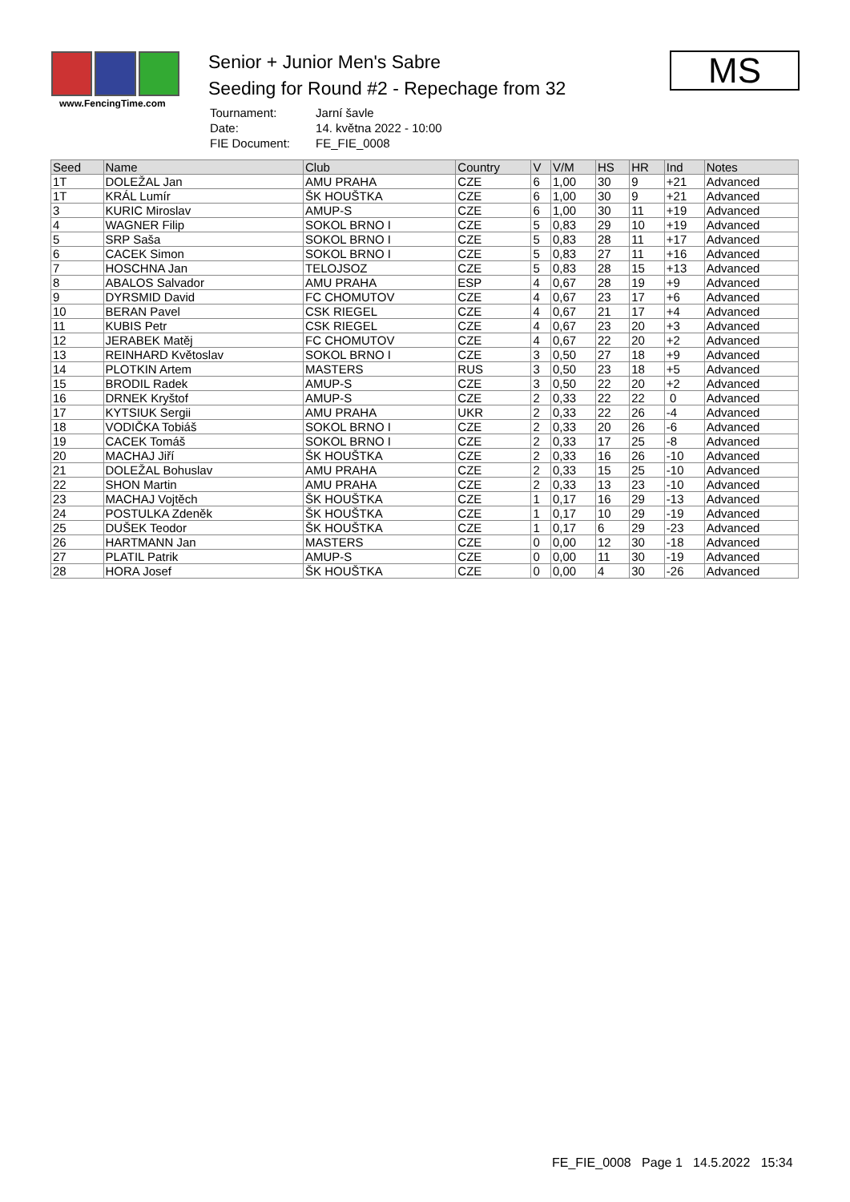www.FencingTime.com
Senior + Junior Men's Sabre
Seeding for Round #2 - Repechage from 32
| Tournament: | Jarní šavle |
| Date: | 14. května 2022 - 10:00 |
| FIE Document: | FE_FIE_0008 |
MS
| Seed | Name | Club | Country | V | V/M | HS | HR | Ind | Notes |
| --- | --- | --- | --- | --- | --- | --- | --- | --- | --- |
| 1T | DOLEŽAL Jan | AMU PRAHA | CZE | 6 | 1,00 | 30 | 9 | +21 | Advanced |
| 1T | KRÁL Lumír | ŠK HOUŠTKA | CZE | 6 | 1,00 | 30 | 9 | +21 | Advanced |
| 3 | KURIC Miroslav | AMUP-S | CZE | 6 | 1,00 | 30 | 11 | +19 | Advanced |
| 4 | WAGNER Filip | SOKOL BRNO I | CZE | 5 | 0,83 | 29 | 10 | +19 | Advanced |
| 5 | SRP Saša | SOKOL BRNO I | CZE | 5 | 0,83 | 28 | 11 | +17 | Advanced |
| 6 | CACEK Simon | SOKOL BRNO I | CZE | 5 | 0,83 | 27 | 11 | +16 | Advanced |
| 7 | HOSCHNA Jan | TELOJSOZ | CZE | 5 | 0,83 | 28 | 15 | +13 | Advanced |
| 8 | ABALOS Salvador | AMU PRAHA | ESP | 4 | 0,67 | 28 | 19 | +9 | Advanced |
| 9 | DYRSMID David | FC CHOMUTOV | CZE | 4 | 0,67 | 23 | 17 | +6 | Advanced |
| 10 | BERAN Pavel | CSK RIEGEL | CZE | 4 | 0,67 | 21 | 17 | +4 | Advanced |
| 11 | KUBIS Petr | CSK RIEGEL | CZE | 4 | 0,67 | 23 | 20 | +3 | Advanced |
| 12 | JERABEK Matěj | FC CHOMUTOV | CZE | 4 | 0,67 | 22 | 20 | +2 | Advanced |
| 13 | REINHARD Květoslav | SOKOL BRNO I | CZE | 3 | 0,50 | 27 | 18 | +9 | Advanced |
| 14 | PLOTKIN Artem | MASTERS | RUS | 3 | 0,50 | 23 | 18 | +5 | Advanced |
| 15 | BRODIL Radek | AMUP-S | CZE | 3 | 0,50 | 22 | 20 | +2 | Advanced |
| 16 | DRNEK Kryštof | AMUP-S | CZE | 2 | 0,33 | 22 | 22 | 0 | Advanced |
| 17 | KYTSIUK Sergii | AMU PRAHA | UKR | 2 | 0,33 | 22 | 26 | -4 | Advanced |
| 18 | VODIČKA Tobiáš | SOKOL BRNO I | CZE | 2 | 0,33 | 20 | 26 | -6 | Advanced |
| 19 | CACEK Tomáš | SOKOL BRNO I | CZE | 2 | 0,33 | 17 | 25 | -8 | Advanced |
| 20 | MACHAJ Jiří | ŠK HOUŠTKA | CZE | 2 | 0,33 | 16 | 26 | -10 | Advanced |
| 21 | DOLEŽAL Bohuslav | AMU PRAHA | CZE | 2 | 0,33 | 15 | 25 | -10 | Advanced |
| 22 | SHON Martin | AMU PRAHA | CZE | 2 | 0,33 | 13 | 23 | -10 | Advanced |
| 23 | MACHAJ Vojtěch | ŠK HOUŠTKA | CZE | 1 | 0,17 | 16 | 29 | -13 | Advanced |
| 24 | POSTULKA Zdeněk | ŠK HOUŠTKA | CZE | 1 | 0,17 | 10 | 29 | -19 | Advanced |
| 25 | DUŠEK Teodor | ŠK HOUŠTKA | CZE | 1 | 0,17 | 6 | 29 | -23 | Advanced |
| 26 | HARTMANN Jan | MASTERS | CZE | 0 | 0,00 | 12 | 30 | -18 | Advanced |
| 27 | PLATIL Patrik | AMUP-S | CZE | 0 | 0,00 | 11 | 30 | -19 | Advanced |
| 28 | HORA Josef | ŠK HOUŠTKA | CZE | 0 | 0,00 | 4 | 30 | -26 | Advanced |
FE_FIE_0008 Page 1 14.5.2022 15:34